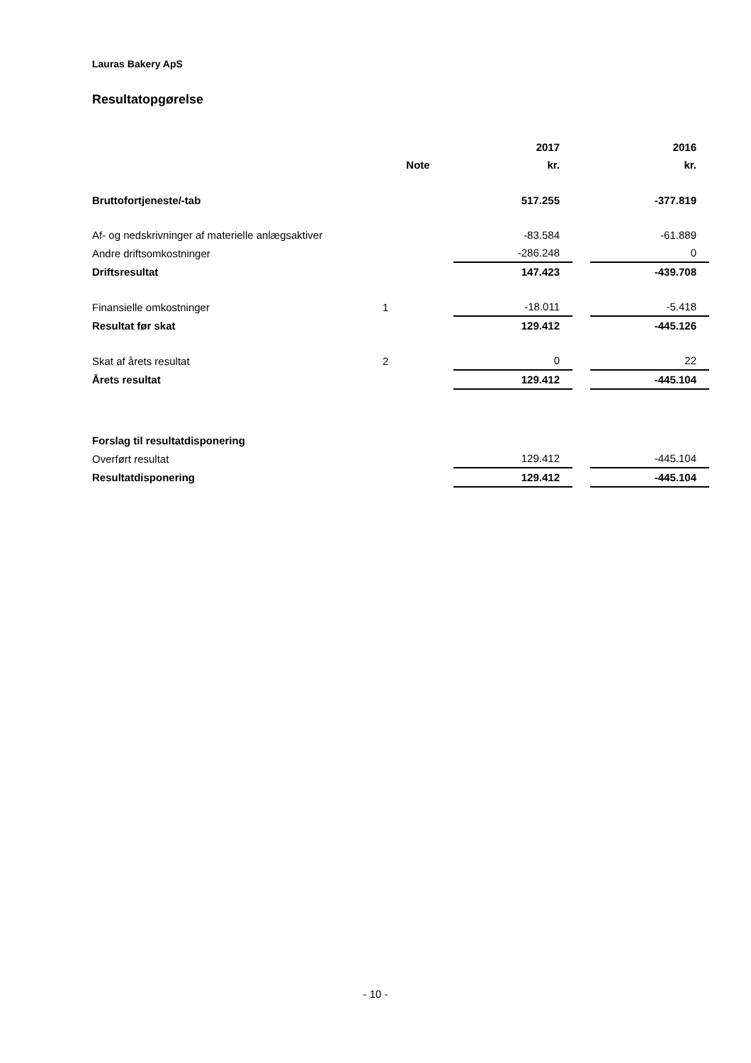Lauras Bakery ApS
Resultatopgørelse
| | | 2017 | | 2016 |
| --- | --- | --- | --- | --- |
| | Note | kr. | | kr. |
| Bruttofortjeneste/-tab | | 517.255 | | -377.819 |
| Af- og nedskrivninger af materielle anlægsaktiver | | -83.584 | | -61.889 |
| Andre driftsomkostninger | | -286.248 | | 0 |
| Driftsresultat | | 147.423 | | -439.708 |
| Finansielle omkostninger | 1 | -18.011 | | -5.418 |
| Resultat før skat | | 129.412 | | -445.126 |
| Skat af årets resultat | 2 | 0 | | 22 |
| Årets resultat | | 129.412 | | -445.104 |
| Forslag til resultatdisponering | | | | |
| Overført resultat | | 129.412 | | -445.104 |
| Resultatdisponering | | 129.412 | | -445.104 |
- 10 -